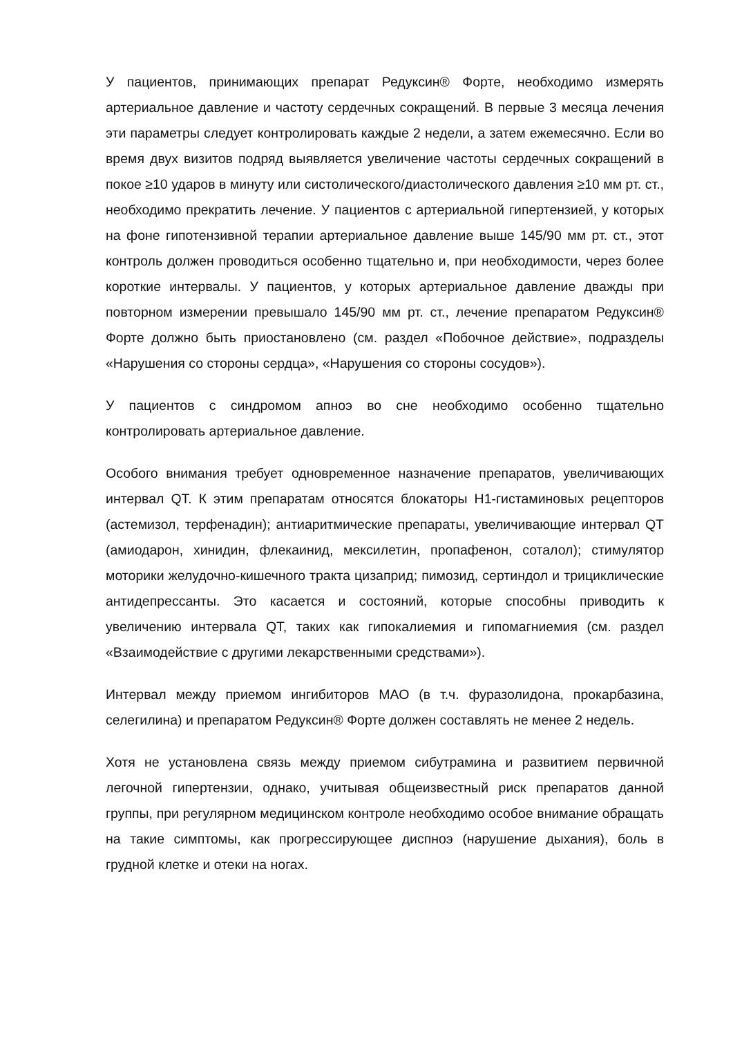У пациентов, принимающих препарат Редуксин® Форте, необходимо измерять артериальное давление и частоту сердечных сокращений. В первые 3 месяца лечения эти параметры следует контролировать каждые 2 недели, а затем ежемесячно. Если во время двух визитов подряд выявляется увеличение частоты сердечных сокращений в покое ≥10 ударов в минуту или систолического/диастолического давления ≥10 мм рт. ст., необходимо прекратить лечение. У пациентов с артериальной гипертензией, у которых на фоне гипотензивной терапии артериальное давление выше 145/90 мм рт. ст., этот контроль должен проводиться особенно тщательно и, при необходимости, через более короткие интервалы. У пациентов, у которых артериальное давление дважды при повторном измерении превышало 145/90 мм рт. ст., лечение препаратом Редуксин® Форте должно быть приостановлено (см. раздел «Побочное действие», подразделы «Нарушения со стороны сердца», «Нарушения со стороны сосудов»).
У пациентов с синдромом апноэ во сне необходимо особенно тщательно контролировать артериальное давление.
Особого внимания требует одновременное назначение препаратов, увеличивающих интервал QT. К этим препаратам относятся блокаторы Н1-гистаминовых рецепторов (астемизол, терфенадин); антиаритмические препараты, увеличивающие интервал QT (амиодарон, хинидин, флекаинид, мексилетин, пропафенон, соталол); стимулятор моторики желудочно-кишечного тракта цизаприд; пимозид, сертиндол и трициклические антидепрессанты. Это касается и состояний, которые способны приводить к увеличению интервала QT, таких как гипокалиемия и гипомагниемия (см. раздел «Взаимодействие с другими лекарственными средствами»).
Интервал между приемом ингибиторов МАО (в т.ч. фуразолидона, прокарбазина, селегилина) и препаратом Редуксин® Форте должен составлять не менее 2 недель.
Хотя не установлена связь между приемом сибутрамина и развитием первичной легочной гипертензии, однако, учитывая общеизвестный риск препаратов данной группы, при регулярном медицинском контроле необходимо особое внимание обращать на такие симптомы, как прогрессирующее диспноэ (нарушение дыхания), боль в грудной клетке и отеки на ногах.